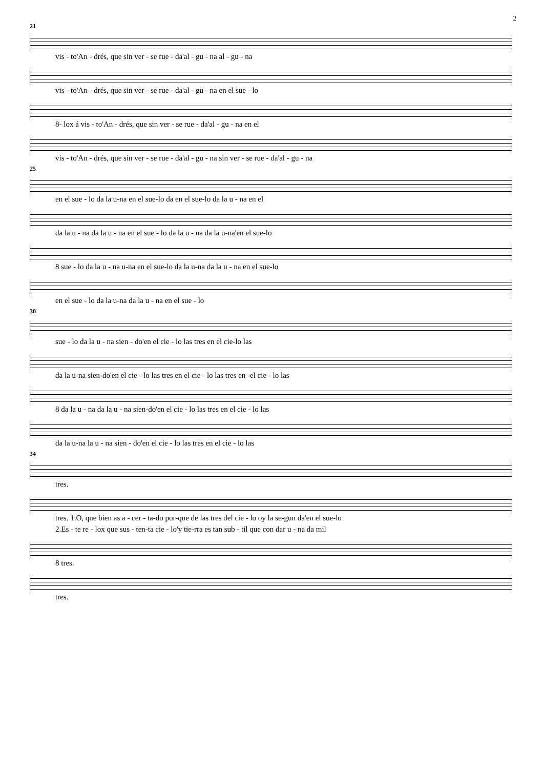2
21
vis - to'An - drés, que sin ver - se rue - da'al - gu - na al - gu - na
vis - to'An - drés, que sin ver - se rue - da'al - gu - na en el sue - lo
8- lox á vis - to'An - drés, que sin ver - se rue - da'al - gu - na en el
vis - to'An - drés, que sin ver - se rue - da'al - gu - na sin ver - se rue - da'al - gu - na
25
en el sue - lo da la u-na en el sue-lo da en el sue-lo da la u - na en el
da la u - na da la u - na en el sue - lo da la u - na da la u-na'en el sue-lo
8 sue - lo da la u - na u-na en el sue-lo da la u-na da la u - na en el sue-lo
en el sue - lo da la u-na da la u - na en el sue - lo
30
sue - lo da la u - na sien - do'en el cie - lo las tres en el cie-lo las
da la u-na sien-do'en el cie - lo las tres en el cie - lo las tres en -el cie - lo las
8 da la u - na da la u - na sien-do'en el cie - lo las tres en el cie - lo las
da la u-na la u - na sien - do'en el cie - lo las tres en el cie - lo las
34
tres.
tres. 1.O, que bien as a - cer - ta-do por-que de las tres del cie - lo oy la se-gun da'en el sue-lo
2.Es - te re - lox que sus - ten-ta cie - lo'y tie-rra es tan sub - til que con dar u - na da mil
8 tres.
tres.